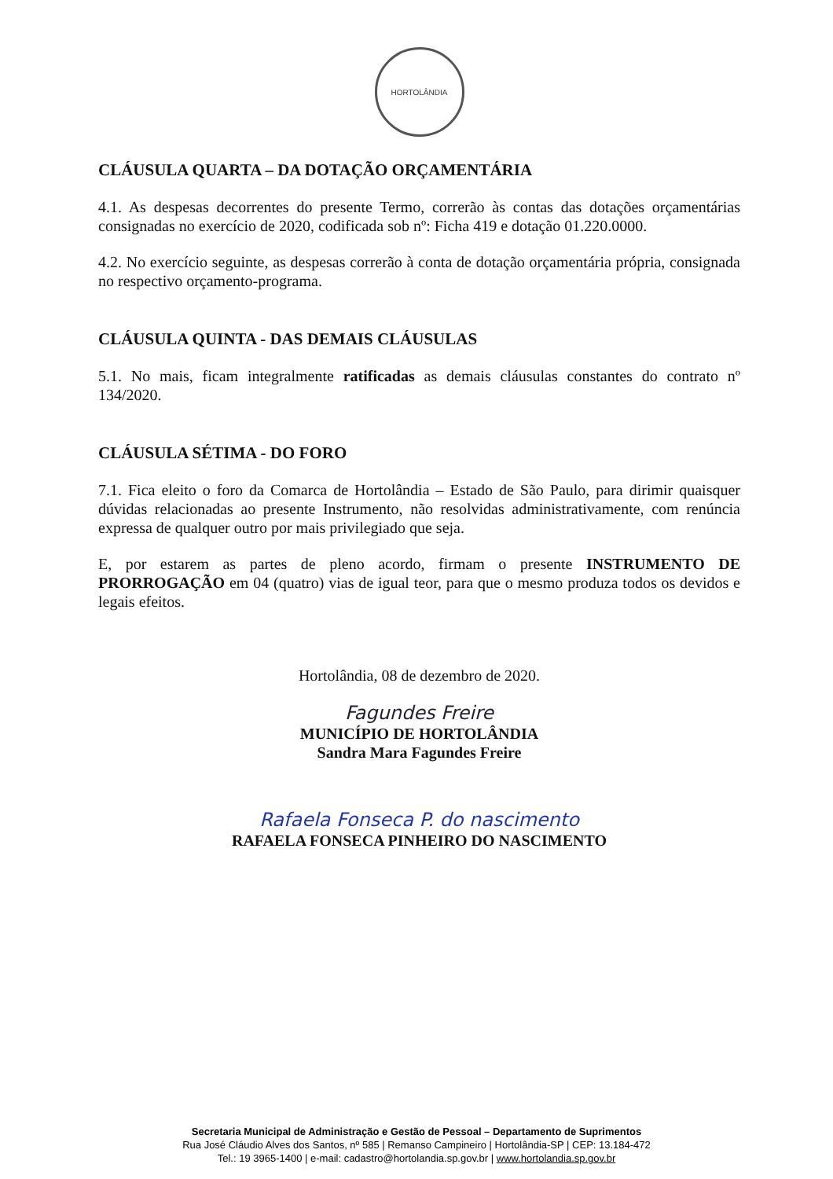HORTOLÂNDIA
CLÁUSULA QUARTA – DA DOTAÇÃO ORÇAMENTÁRIA
4.1. As despesas decorrentes do presente Termo, correrão às contas das dotações orçamentárias consignadas no exercício de 2020, codificada sob nº: Ficha 419 e dotação 01.220.0000.
4.2. No exercício seguinte, as despesas correrão à conta de dotação orçamentária própria, consignada no respectivo orçamento-programa.
CLÁUSULA QUINTA - DAS DEMAIS CLÁUSULAS
5.1. No mais, ficam integralmente ratificadas as demais cláusulas constantes do contrato nº 134/2020.
CLÁUSULA SÉTIMA - DO FORO
7.1. Fica eleito o foro da Comarca de Hortolândia – Estado de São Paulo, para dirimir quaisquer dúvidas relacionadas ao presente Instrumento, não resolvidas administrativamente, com renúncia expressa de qualquer outro por mais privilegiado que seja.
E, por estarem as partes de pleno acordo, firmam o presente INSTRUMENTO DE PRORROGAÇÃO em 04 (quatro) vias de igual teor, para que o mesmo produza todos os devidos e legais efeitos.
Hortolândia, 08 de dezembro de 2020.
Fagundes Freire
MUNICÍPIO DE HORTOLÂNDIA
Sandra Mara Fagundes Freire
Rafaela Fonseca P. do nascimento
RAFAELA FONSECA PINHEIRO DO NASCIMENTO
Secretaria Municipal de Administração e Gestão de Pessoal – Departamento de Suprimentos
Rua José Cláudio Alves dos Santos, nº 585 | Remanso Campineiro | Hortolândia-SP | CEP: 13.184-472
Tel.: 19 3965-1400 | e-mail: cadastro@hortolandia.sp.gov.br | www.hortolandia.sp.gov.br